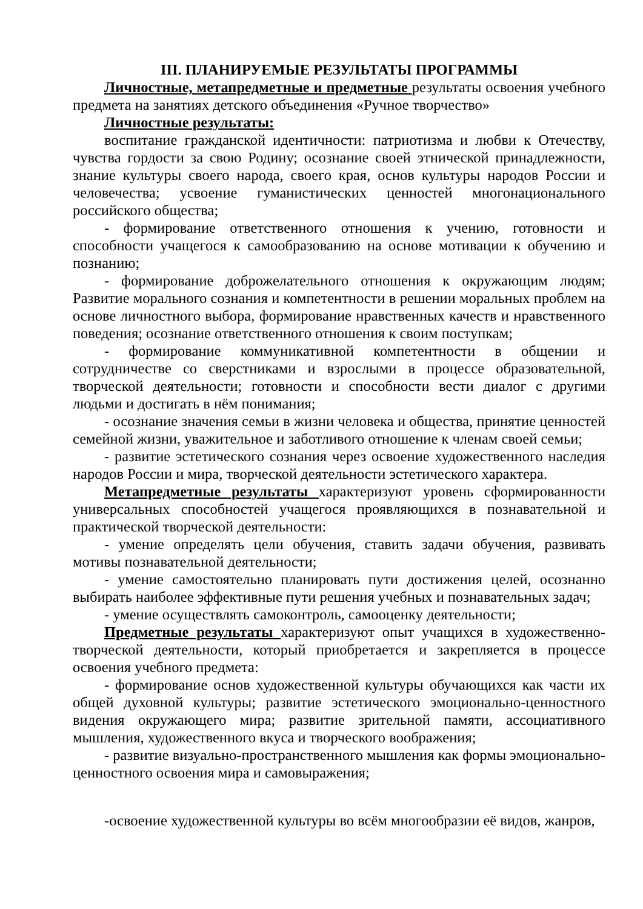III. ПЛАНИРУЕМЫЕ РЕЗУЛЬТАТЫ ПРОГРАММЫ
Личностные, метапредметные и предметные результаты освоения учебного предмета на занятиях детского объединения «Ручное творчество»
Личностные результаты:
воспитание гражданской идентичности: патриотизма и любви к Отечеству, чувства гордости за свою Родину; осознание своей этнической принадлежности, знание культуры своего народа, своего края, основ культуры народов России и человечества; усвоение гуманистических ценностей многонационального российского общества;
- формирование ответственного отношения к учению, готовности и способности учащегося к самообразованию на основе мотивации к обучению и познанию;
- формирование доброжелательного отношения к окружающим людям; Развитие морального сознания и компетентности в решении моральных проблем на основе личностного выбора, формирование нравственных качеств и нравственного поведения; осознание ответственного отношения к своим поступкам;
- формирование коммуникативной компетентности в общении и сотрудничестве со сверстниками и взрослыми в процессе образовательной, творческой деятельности; готовности и способности вести диалог с другими людьми и достигать в нём понимания;
- осознание значения семьи в жизни человека и общества, принятие ценностей семейной жизни, уважительное и заботливого отношение к членам своей семьи;
- развитие эстетического сознания через освоение художественного наследия народов России и мира, творческой деятельности эстетического характера.
Метапредметные результаты характеризуют уровень сформированности универсальных способностей учащегося проявляющихся в познавательной и практической творческой деятельности:
- умение определять цели обучения, ставить задачи обучения, развивать мотивы познавательной деятельности;
- умение самостоятельно планировать пути достижения целей, осознанно выбирать наиболее эффективные пути решения учебных и познавательных задач;
- умение осуществлять самоконтроль, самооценку деятельности;
Предметные результаты характеризуют опыт учащихся в художественно-творческой деятельности, который приобретается и закрепляется в процессе освоения учебного предмета:
- формирование основ художественной культуры обучающихся как части их общей духовной культуры; развитие эстетического эмоционально-ценностного видения окружающего мира; развитие зрительной памяти, ассоциативного мышления, художественного вкуса и творческого воображения;
- развитие визуально-пространственного мышления как формы эмоционально-ценностного освоения мира и самовыражения;
-освоение художественной культуры во всём многообразии её видов, жанров,